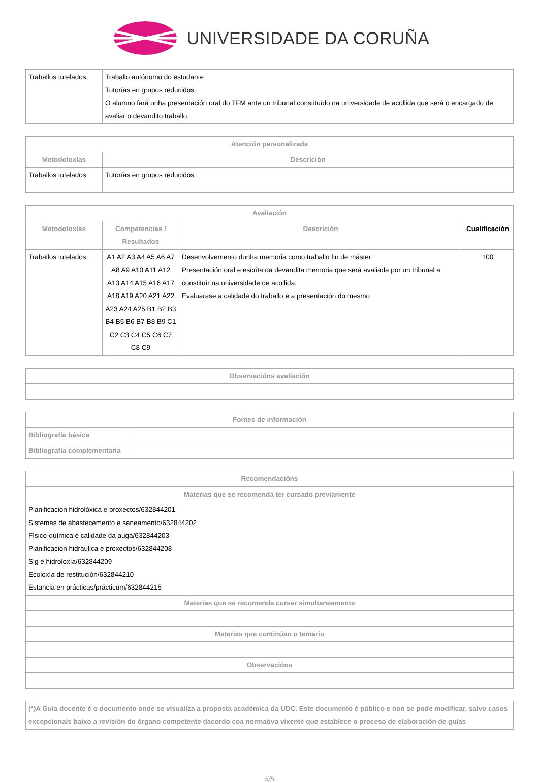UNIVERSIDADE DA CORUÑA
| Traballos tutelados | Traballo autónomo do estudante Tutorías en grupos reducidos O alumno fará unha presentación oral do TFM ante un tribunal constituído na universidade de acollida que será o encargado de avaliar o devandito traballo. |
| Atención personalizada | |
| --- | --- |
| Metodoloxías | Descrición |
| Traballos tutelados | Tutorías en grupos reducidos |
| Avaliación | | | |
| --- | --- | --- | --- |
| Metodoloxías | Competencias / Resultados | Descrición | Cualificación |
| Traballos tutelados | A1 A2 A3 A4 A5 A6 A7 A8 A9 A10 A11 A12 A13 A14 A15 A16 A17 A18 A19 A20 A21 A22 A23 A24 A25 B1 B2 B3 B4 B5 B6 B7 B8 B9 C1 C2 C3 C4 C5 C6 C7 C8 C9 | Desenvolvemento dunha memoria como traballo fin de máster Presentación oral e escrita da devandita memoria que será avaliada por un tribunal a constituír na universidade de acollida. Evaluarase a calidade do traballo e a presentación do mesmo | 100 |
| Observacións avaliación |
| --- |
| Fontes de información | |
| --- | --- |
| Bibliografía básica | |
| Bibliografía complementaria | |
| Recomendacións |
| --- |
| Materias que se recomenda ter cursado previamente |
| Planificación hidrolóxica e proxectos/632844201 Sistemas de abastecemento e saneamento/632844202 Físico-química e calidade da auga/632844203 Planificación hidráulica e proxectos/632844208 Sig e hidroloxía/632844209 Ecoloxía de restitución/632844210 Estancia en prácticas/prácticum/632844215 |
| Materias que se recomenda cursar simultaneamente |
| Materias que continúan o temario |
| Observacións |
| (*)A Guía docente é o documento onde se visualiza a proposta académica da UDC. Este documento é público e non se pode modificar, salvo casos excepcionais baixo a revisión do órgano competente dacordo coa normativa vixente que establece o proceso de elaboración de guías |
5/5